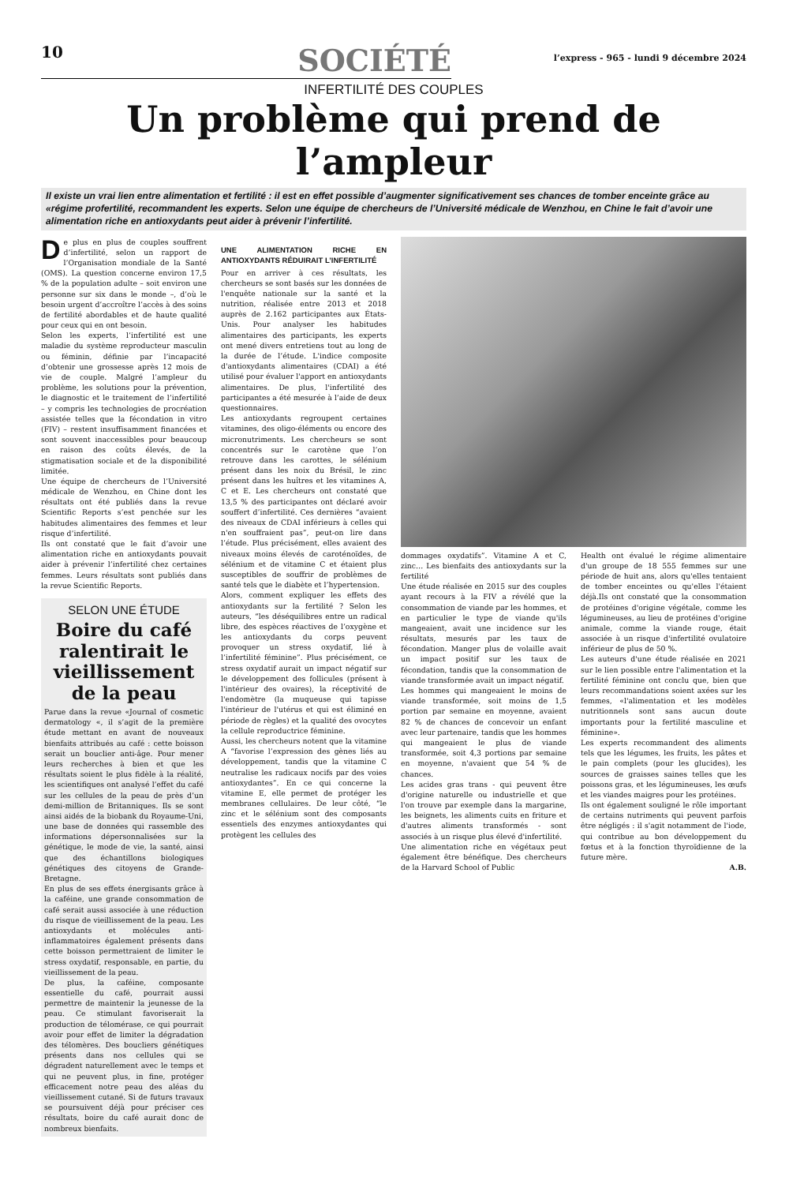10 SOCIÉTÉ
l’express - 965 - lundi 9 décembre 2024
INFERTILITÉ DES COUPLES
Un problème qui prend de l’ampleur
Il existe un vrai lien entre alimentation et fertilité : il est en effet possible d’augmenter significativement ses chances de tomber enceinte grâce au «régime profertilité, recommandent les experts. Selon une équipe de chercheurs de l’Université médicale de Wenzhou, en Chine le fait d’avoir une alimentation riche en antioxydants peut aider à prévenir l’infertilité.
De plus en plus de couples souffrent d’infertilité, selon un rapport de l’Organisation mondiale de la Santé (OMS). La question concerne environ 17,5 % de la population adulte – soit environ une personne sur six dans le monde –, d’où le besoin urgent d’accroître l’accès à des soins de fertilité abordables et de haute qualité pour ceux qui en ont besoin.
Selon les experts, l’infertilité est une maladie du système reproducteur masculin ou féminin, définie par l’incapacité d’obtenir une grossesse après 12 mois de vie de couple. Malgré l’ampleur du problème, les solutions pour la prévention, le diagnostic et le traitement de l’infertilité – y compris les technologies de procréation assistée telles que la fécondation in vitro (FIV) – restent insuffisamment financées et sont souvent inaccessibles pour beaucoup en raison des coûts élevés, de la stigmatisation sociale et de la disponibilité limitée.
Une équipe de chercheurs de l’Université médicale de Wenzhou, en Chine dont les résultats ont été publiés dans la revue Scientific Reports s’est penchée sur les habitudes alimentaires des femmes et leur risque d’infertilité.
Ils ont constaté que le fait d’avoir une alimentation riche en antioxydants pouvait aider à prévenir l’infertilité chez certaines femmes. Leurs résultats sont publiés dans la revue Scientific Reports.
SELON UNE ÉTUDE
Boire du café ralentirait le vieillissement de la peau
Parue dans la revue «Journal of cosmetic dermatology «, il s’agit de la première étude mettant en avant de nouveaux bienfaits attribués au café : cette boisson serait un bouclier anti-âge. Pour mener leurs recherches à bien et que les résultats soient le plus fidèle à la réalité, les scientifiques ont analysé l’effet du café sur les cellules de la peau de près d’un demi-million de Britanniques. Ils se sont ainsi aidés de la biobank du Royaume-Uni, une base de données qui rassemble des informations dépersonnalisées sur la génétique, le mode de vie, la santé, ainsi que des échantillons biologiques génétiques des citoyens de Grande-Bretagne.
En plus de ses effets énergisants grâce à la caféine, une grande consommation de café serait aussi associée à une réduction du risque de vieillissement de la peau. Les antioxydants et molécules anti-inflammatoires également présents dans cette boisson permettraient de limiter le stress oxydatif, responsable, en partie, du vieillissement de la peau.
De plus, la caféine, composante essentielle du café, pourrait aussi permettre de maintenir la jeunesse de la peau. Ce stimulant favoriserait la production de télomérase, ce qui pourrait avoir pour effet de limiter la dégradation des télomères. Des boucliers génétiques présents dans nos cellules qui se dégradent naturellement avec le temps et qui ne peuvent plus, in fine, protéger efficacement notre peau des aléas du vieillissement cutané. Si de futurs travaux se poursuivent déjà pour préciser ces résultats, boire du café aurait donc de nombreux bienfaits.
UNE ALIMENTATION RICHE EN ANTIOXYDANTS RÉDUIRAIT L’INFERTILITÉ
Pour en arriver à ces résultats, les chercheurs se sont basés sur les données de l'enquête nationale sur la santé et la nutrition, réalisée entre 2013 et 2018 auprès de 2.162 participantes aux États-Unis. Pour analyser les habitudes alimentaires des participants, les experts ont mené divers entretiens tout au long de la durée de l’étude. L'indice composite d'antioxydants alimentaires (CDAI) a été utilisé pour évaluer l'apport en antioxydants alimentaires. De plus, l'infertilité des participantes a été mesurée à l’aide de deux questionnaires.
Les antioxydants regroupent certaines vitamines, des oligo-éléments ou encore des micronutriments. Les chercheurs se sont concentrés sur le carotène que l’on retrouve dans les carottes, le sélénium présent dans les noix du Brésil, le zinc présent dans les huîtres et les vitamines A, C et E. Les chercheurs ont constaté que 13,5 % des participantes ont déclaré avoir souffert d’infertilité. Ces dernières “avaient des niveaux de CDAI inférieurs à celles qui n'en souffraient pas”, peut-on lire dans l’étude. Plus précisément, elles avaient des niveaux moins élevés de caroténoïdes, de sélénium et de vitamine C et étaient plus susceptibles de souffrir de problèmes de santé tels que le diabète et l’hypertension.
Alors, comment expliquer les effets des antioxydants sur la fertilité ? Selon les auteurs, “les déséquilibres entre un radical libre, des espèces réactives de l’oxygène et les antioxydants du corps peuvent provoquer un stress oxydatif, lié à l’infertilité féminine”. Plus précisément, ce stress oxydatif aurait un impact négatif sur le développement des follicules (présent à l'intérieur des ovaires), la réceptivité de l'endomètre (la muqueuse qui tapisse l'intérieur de l'utérus et qui est éliminé en période de règles) et la qualité des ovocytes la cellule reproductrice féminine.
Aussi, les chercheurs notent que la vitamine A “favorise l’expression des gènes liés au développement, tandis que la vitamine C neutralise les radicaux nocifs par des voies antioxydantes”. En ce qui concerne la vitamine E, elle permet de protéger les membranes cellulaires. De leur côté, “le zinc et le sélénium sont des composants essentiels des enzymes antioxydantes qui protègent les cellules des
dommages oxydatifs”. Vitamine A et C, zinc… Les bienfaits des antioxydants sur la fertilité
Une étude réalisée en 2015 sur des couples ayant recours à la FIV a révélé que la consommation de viande par les hommes, et en particulier le type de viande qu'ils mangeaient, avait une incidence sur les résultats, mesurés par les taux de fécondation. Manger plus de volaille avait un impact positif sur les taux de fécondation, tandis que la consommation de viande transformée avait un impact négatif.
Les hommes qui mangeaient le moins de viande transformée, soit moins de 1,5 portion par semaine en moyenne, avaient 82 % de chances de concevoir un enfant avec leur partenaire, tandis que les hommes qui mangeaient le plus de viande transformée, soit 4,3 portions par semaine en moyenne, n'avaient que 54 % de chances.
Les acides gras trans - qui peuvent être d'origine naturelle ou industrielle et que l'on trouve par exemple dans la margarine, les beignets, les aliments cuits en friture et d'autres aliments transformés - sont associés à un risque plus élevé d'infertilité.
Une alimentation riche en végétaux peut également être bénéfique. Des chercheurs de la Harvard School of Public
Health ont évalué le régime alimentaire d'un groupe de 18 555 femmes sur une période de huit ans, alors qu'elles tentaient de tomber enceintes ou qu'elles l'étaient déjà.Ils ont constaté que la consommation de protéines d'origine végétale, comme les légumineuses, au lieu de protéines d'origine animale, comme la viande rouge, était associée à un risque d'infertilité ovulatoire inférieur de plus de 50 %.
Les auteurs d'une étude réalisée en 2021 sur le lien possible entre l'alimentation et la fertilité féminine ont conclu que, bien que leurs recommandations soient axées sur les femmes, «l'alimentation et les modèles nutritionnels sont sans aucun doute importants pour la fertilité masculine et féminine».
Les experts recommandent des aliments tels que les légumes, les fruits, les pâtes et le pain complets (pour les glucides), les sources de graisses saines telles que les poissons gras, et les légumineuses, les œufs et les viandes maigres pour les protéines.
Ils ont également souligné le rôle important de certains nutriments qui peuvent parfois être négligés : il s'agit notamment de l'iode, qui contribue au bon développement du fœtus et à la fonction thyroïdienne de la future mère.
A.B.